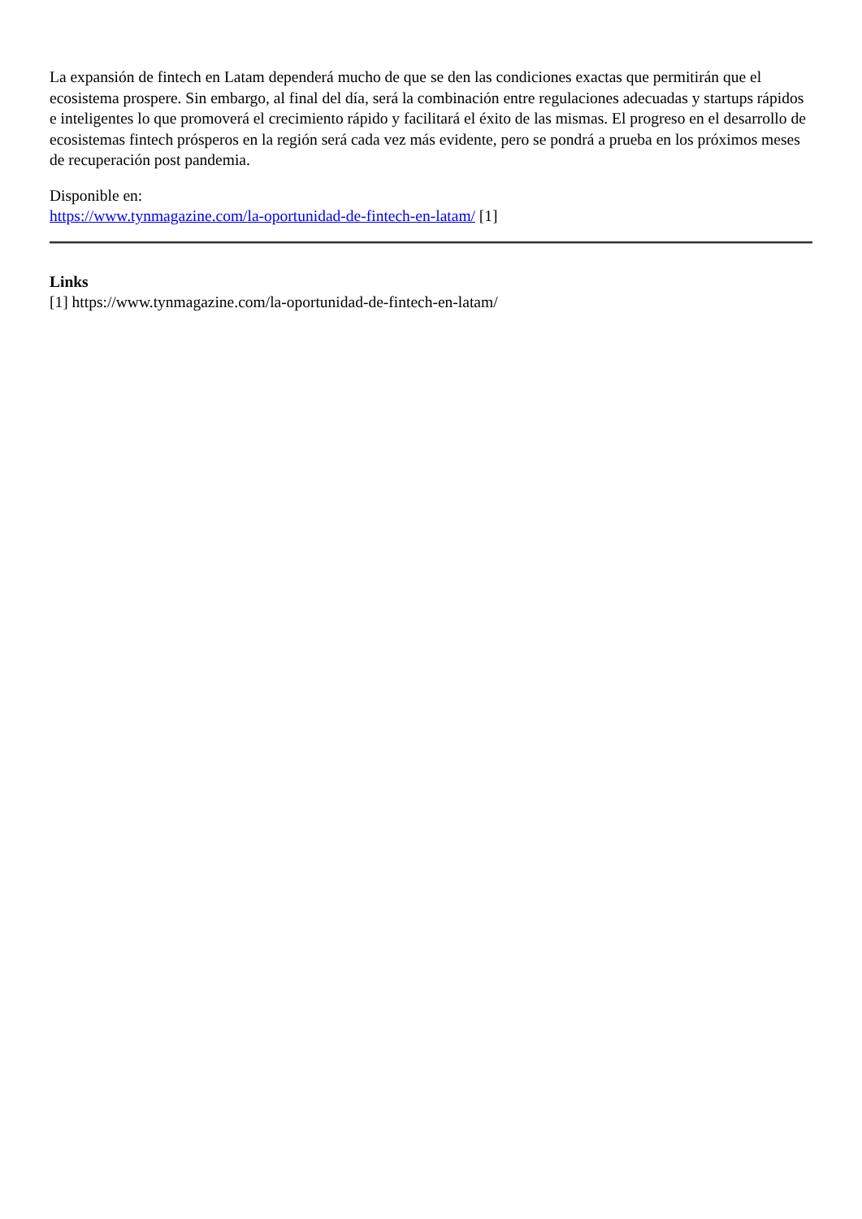La expansión de fintech en Latam dependerá mucho de que se den las condiciones exactas que permitirán que el ecosistema prospere. Sin embargo, al final del día, será la combinación entre regulaciones adecuadas y startups rápidos e inteligentes lo que promoverá el crecimiento rápido y facilitará el éxito de las mismas. El progreso en el desarrollo de ecosistemas fintech prósperos en la región será cada vez más evidente, pero se pondrá a prueba en los próximos meses de recuperación post pandemia.
Disponible en:
https://www.tynmagazine.com/la-oportunidad-de-fintech-en-latam/ [1]
Links
[1] https://www.tynmagazine.com/la-oportunidad-de-fintech-en-latam/